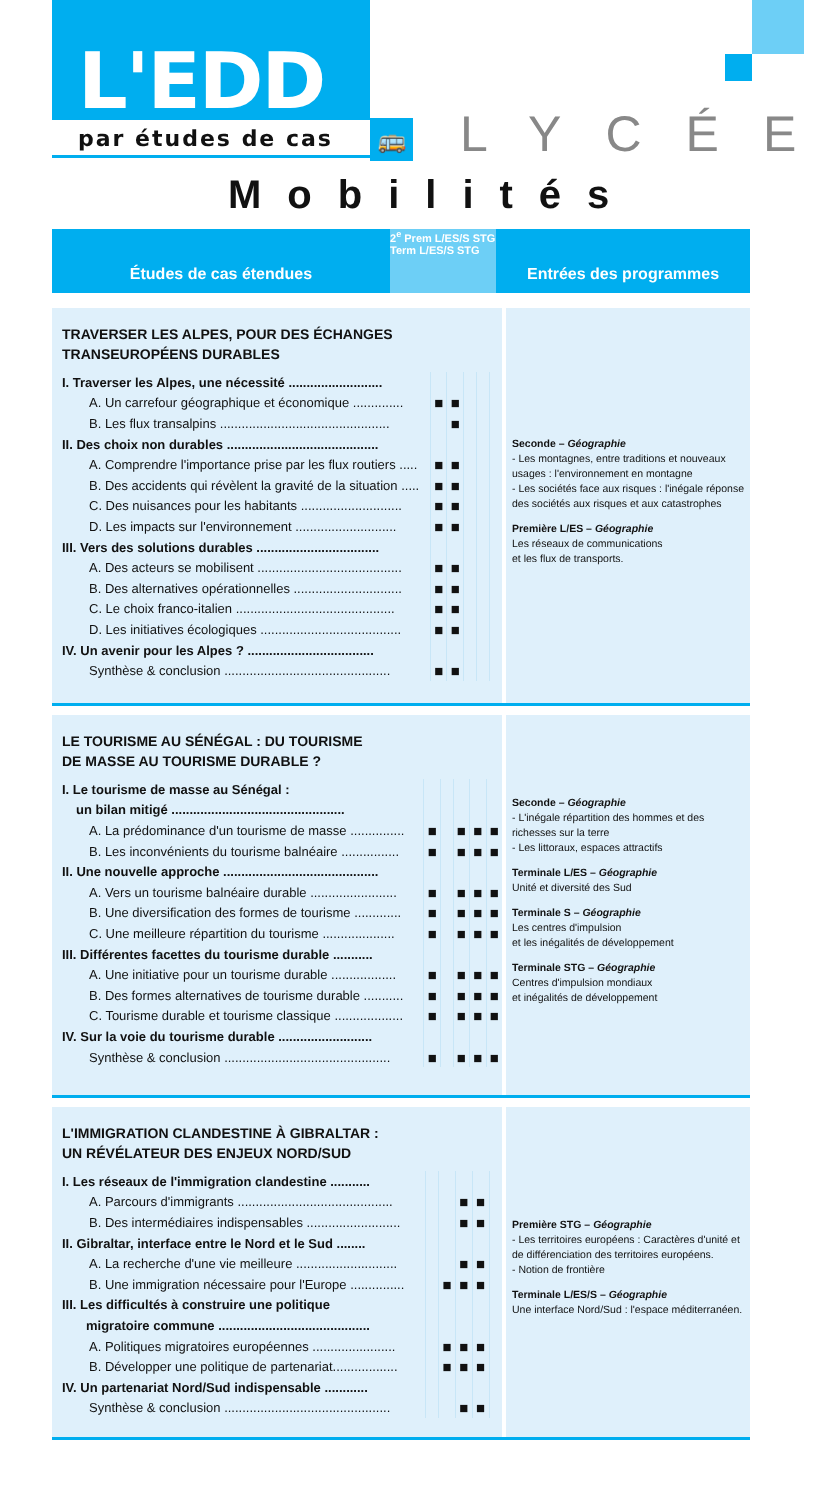L'EDD
par études de cas 🚌 LYCÉE
Mobilités
Études de cas étendues
2<sup>e</sup> Prem L/ES/S STG Term L/ES/S STG
Entrées des programmes
TRAVERSER LES ALPES, POUR DES ÉCHANGES
TRANSEUROPÉENS DURABLES
| I. Traverser les Alpes, une nécessité .......................... | | | | | |
| A. Un carrefour géographique et économique .............. | ■ | ■ | | | |
| B. Les flux transalpins ............................................... | | ■ | | | |
| II. Des choix non durables .......................................... | | | | | |
| A. Comprendre l'importance prise par les flux routiers ..... | ■ | ■ | | | |
| B. Des accidents qui révèlent la gravité de la situation ..... | ■ | ■ | | | |
| C. Des nuisances pour les habitants ............................ | ■ | ■ | | | |
| D. Les impacts sur l'environnement ............................ | ■ | ■ | | | |
| III. Vers des solutions durables .................................. | | | | | |
| A. Des acteurs se mobilisent ........................................ | ■ | ■ | | | |
| B. Des alternatives opérationnelles .............................. | ■ | ■ | | | |
| C. Le choix franco-italien ............................................ | ■ | ■ | | | |
| D. Les initiatives écologiques ....................................... | ■ | ■ | | | |
| IV. Un avenir pour les Alpes ? ................................... | | | | | |
| Synthèse & conclusion .............................................. | ■ | ■ | | | |
Seconde – Géographie
- Les montagnes, entre traditions et nouveaux usages : l'environnement en montagne
- Les sociétés face aux risques : l'inégale réponse des sociétés aux risques et aux catastrophes
Première L/ES – Géographie
Les réseaux de communications
et les flux de transports.
LE TOURISME AU SÉNÉGAL : DU TOURISME
DE MASSE AU TOURISME DURABLE ?
| I. Le tourisme de masse au Sénégal : | | | | | |
| un bilan mitigé ................................................ | | | | | |
| A. La prédominance d'un tourisme de masse ............... | ■ | | ■ | ■ | ■ |
| B. Les inconvénients du tourisme balnéaire ................ | ■ | | ■ | ■ | ■ |
| II. Une nouvelle approche ........................................... | | | | | |
| A. Vers un tourisme balnéaire durable ........................ | ■ | | ■ | ■ | ■ |
| B. Une diversification des formes de tourisme ............. | ■ | | ■ | ■ | ■ |
| C. Une meilleure répartition du tourisme .................... | ■ | | ■ | ■ | ■ |
| III. Différentes facettes du tourisme durable ........... | | | | | |
| A. Une initiative pour un tourisme durable .................. | ■ | | ■ | ■ | ■ |
| B. Des formes alternatives de tourisme durable ........... | ■ | | ■ | ■ | ■ |
| C. Tourisme durable et tourisme classique ................... | ■ | | ■ | ■ | ■ |
| IV. Sur la voie du tourisme durable .......................... | | | | | |
| Synthèse & conclusion .............................................. | ■ | | ■ | ■ | ■ |
Seconde – Géographie
- L'inégale répartition des hommes et des richesses sur la terre
- Les littoraux, espaces attractifs
Terminale L/ES – Géographie
Unité et diversité des Sud
Terminale S – Géographie
Les centres d'impulsion
et les inégalités de développement
Terminale STG – Géographie
Centres d'impulsion mondiaux
et inégalités de développement
L'IMMIGRATION CLANDESTINE À GIBRALTAR :
UN RÉVÉLATEUR DES ENJEUX NORD/SUD
| I. Les réseaux de l'immigration clandestine ........... | | | | | |
| A. Parcours d'immigrants ........................................... | | | ■ | ■ | |
| B. Des intermédiaires indispensables .......................... | | | ■ | ■ | |
| II. Gibraltar, interface entre le Nord et le Sud ........ | | | | | |
| A. La recherche d'une vie meilleure ............................ | | | ■ | ■ | |
| B. Une immigration nécessaire pour l'Europe ............... | | ■ | ■ | ■ | |
| III. Les difficultés à construire une politique | | | | | |
| migratoire commune .......................................... | | | | | |
| A. Politiques migratoires européennes ....................... | | ■ | ■ | ■ | |
| B. Développer une politique de partenariat.................. | | ■ | ■ | ■ | |
| IV. Un partenariat Nord/Sud indispensable ............ | | | | | |
| Synthèse & conclusion .............................................. | | | ■ | ■ | |
Première STG – Géographie
- Les territoires européens : Caractères d'unité et de différenciation des territoires européens.
- Notion de frontière
Terminale L/ES/S – Géographie
Une interface Nord/Sud : l'espace méditerranéen.